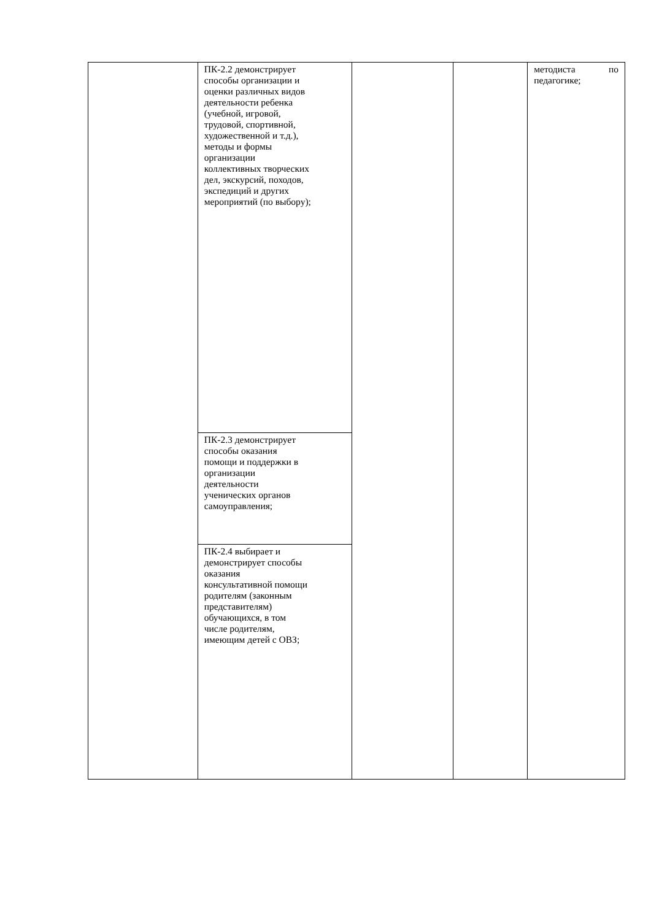| | ПК-2.2 демонстрирует способы организации и оценки различных видов деятельности ребенка (учебной, игровой, трудовой, спортивной, художественной и т.д.), методы и формы организации коллективных творческих дел, экскурсий, походов, экспедиций и других мероприятий (по выбору); | | | методиста по педагогике; |
| | ПК-2.3 демонстрирует способы оказания помощи и поддержки в организации деятельности ученических органов самоуправления; | | | |
| | ПК-2.4 выбирает и демонстрирует способы оказания консультативной помощи родителям (законным представителям) обучающихся, в том числе родителям, имеющим детей с ОВЗ; | | | |